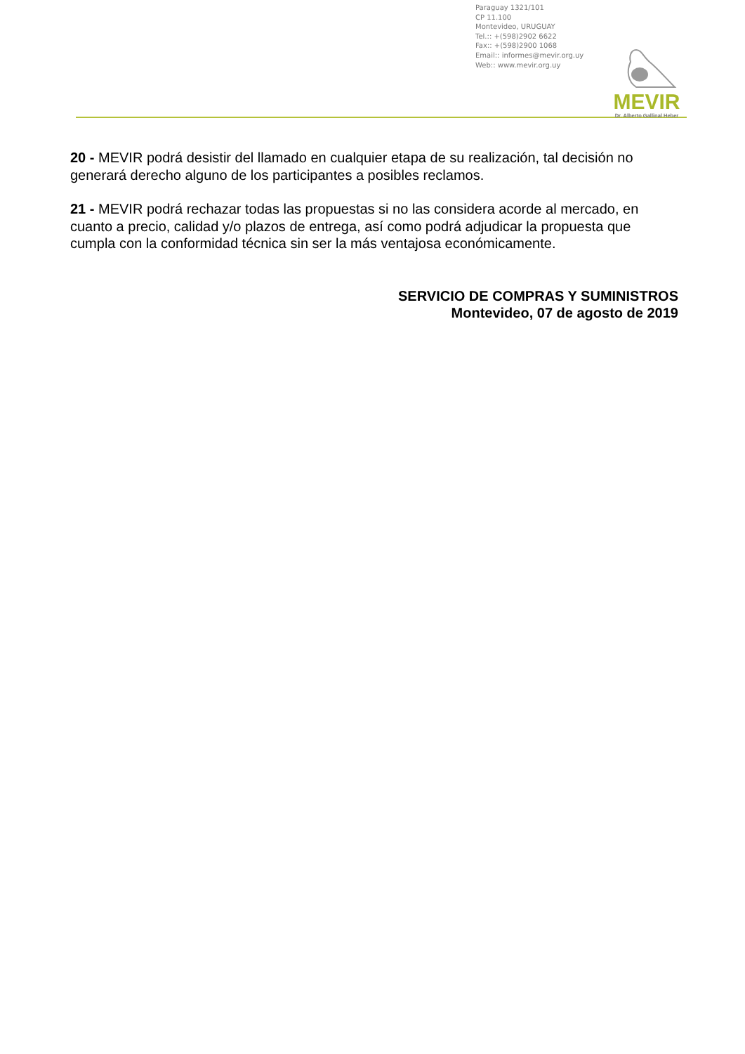Paraguay 1321/101
CP 11.100
Montevideo, URUGUAY
Tel.:: +(598)2902 6622
Fax:: +(598)2900 1068
Email:: informes@mevir.org.uy
Web:: www.mevir.org.uy
MEVIR
Dr. Alberto Gallinal Heber
20 - MEVIR podrá desistir del llamado en cualquier etapa de su realización, tal decisión no generará derecho alguno de los participantes a posibles reclamos.
21 - MEVIR podrá rechazar todas las propuestas si no las considera acorde al mercado, en cuanto a precio, calidad y/o plazos de entrega, así como podrá adjudicar la propuesta que cumpla con la conformidad técnica sin ser la más ventajosa económicamente.
SERVICIO DE COMPRAS Y SUMINISTROS
Montevideo, 07 de agosto de 2019